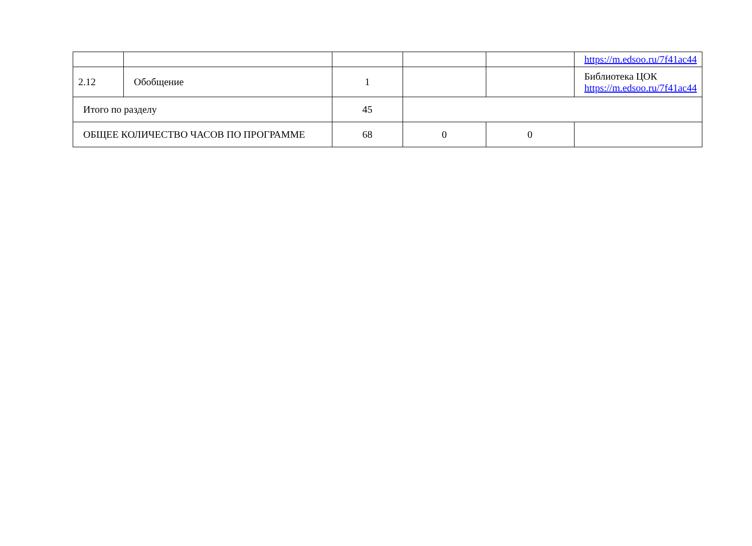| | | | | | https://m.edsoo.ru/7f41ac44 |
| 2.12 | Обобщение | 1 | | | Библиотека ЦОК https://m.edsoo.ru/7f41ac44 |
| Итого по разделу | | 45 | | | |
| ОБЩЕЕ КОЛИЧЕСТВО ЧАСОВ ПО ПРОГРАММЕ | | 68 | 0 | 0 | |